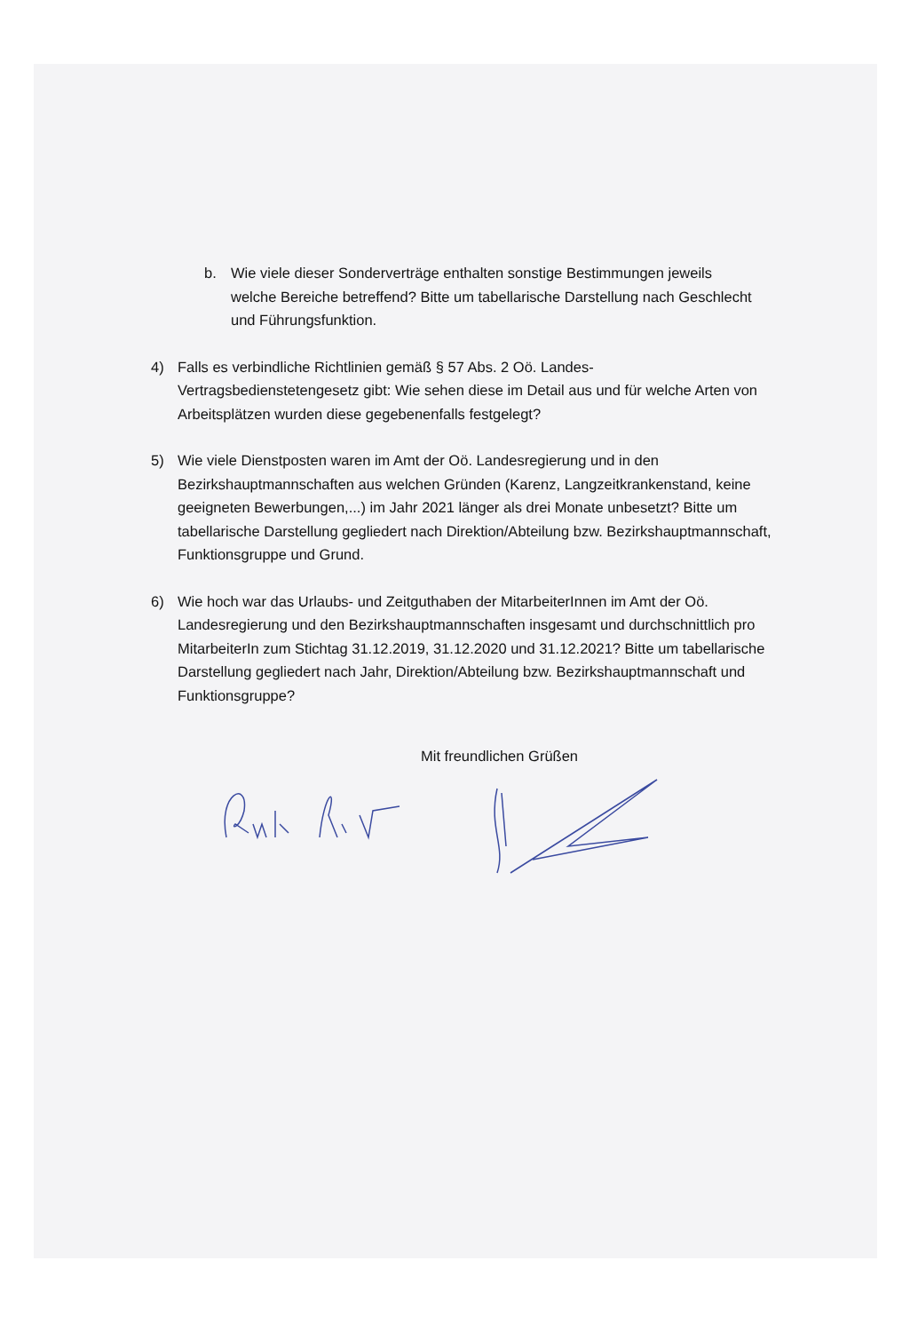b. Wie viele dieser Sonderverträge enthalten sonstige Bestimmungen jeweils welche Bereiche betreffend? Bitte um tabellarische Darstellung nach Geschlecht und Führungsfunktion.
4) Falls es verbindliche Richtlinien gemäß § 57 Abs. 2 Oö. Landes-Vertragsbedienstetengesetz gibt: Wie sehen diese im Detail aus und für welche Arten von Arbeitsplätzen wurden diese gegebenenfalls festgelegt?
5) Wie viele Dienstposten waren im Amt der Oö. Landesregierung und in den Bezirkshauptmannschaften aus welchen Gründen (Karenz, Langzeitkrankenstand, keine geeigneten Bewerbungen,...) im Jahr 2021 länger als drei Monate unbesetzt? Bitte um tabellarische Darstellung gegliedert nach Direktion/Abteilung bzw. Bezirkshauptmannschaft, Funktionsgruppe und Grund.
6) Wie hoch war das Urlaubs- und Zeitguthaben der MitarbeiterInnen im Amt der Oö. Landesregierung und den Bezirkshauptmannschaften insgesamt und durchschnittlich pro MitarbeiterIn zum Stichtag 31.12.2019, 31.12.2020 und 31.12.2021? Bitte um tabellarische Darstellung gegliedert nach Jahr, Direktion/Abteilung bzw. Bezirkshauptmannschaft und Funktionsgruppe?
Mit freundlichen Grüßen